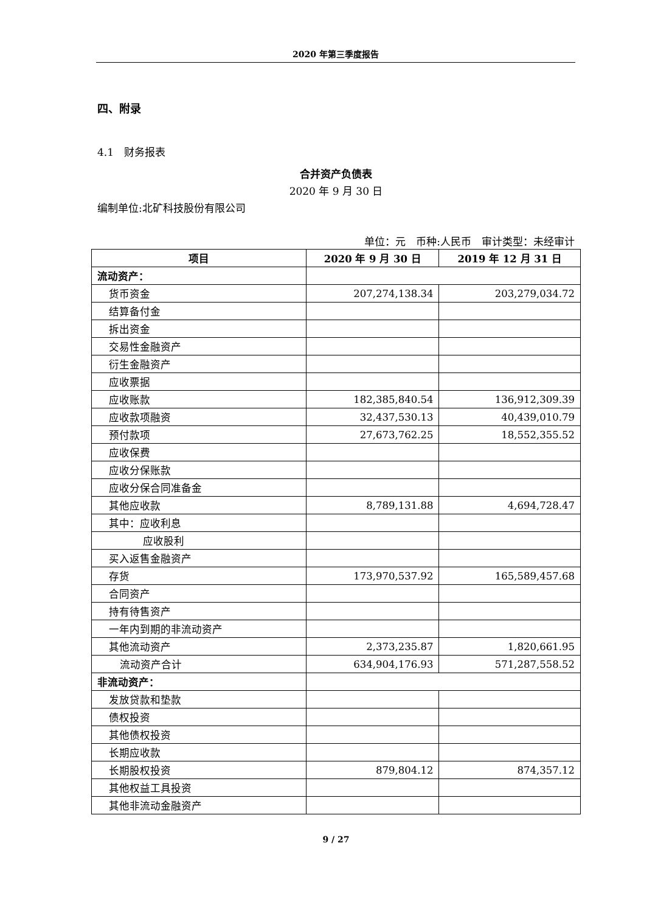2020 年第三季度报告
四、附录
4.1　财务报表
合并资产负债表
2020 年 9 月 30 日
编制单位:北矿科技股份有限公司
单位：元　币种:人民币　审计类型：未经审计
| 项目 | 2020 年 9 月 30 日 | 2019 年 12 月 31 日 |
| --- | --- | --- |
| 流动资产： | | |
| 货币资金 | 207,274,138.34 | 203,279,034.72 |
| 结算备付金 | | |
| 拆出资金 | | |
| 交易性金融资产 | | |
| 衍生金融资产 | | |
| 应收票据 | | |
| 应收账款 | 182,385,840.54 | 136,912,309.39 |
| 应收款项融资 | 32,437,530.13 | 40,439,010.79 |
| 预付款项 | 27,673,762.25 | 18,552,355.52 |
| 应收保费 | | |
| 应收分保账款 | | |
| 应收分保合同准备金 | | |
| 其他应收款 | 8,789,131.88 | 4,694,728.47 |
| 其中：应收利息 | | |
| 应收股利 | | |
| 买入返售金融资产 | | |
| 存货 | 173,970,537.92 | 165,589,457.68 |
| 合同资产 | | |
| 持有待售资产 | | |
| 一年内到期的非流动资产 | | |
| 其他流动资产 | 2,373,235.87 | 1,820,661.95 |
| 流动资产合计 | 634,904,176.93 | 571,287,558.52 |
| 非流动资产： | | |
| 发放贷款和垫款 | | |
| 债权投资 | | |
| 其他债权投资 | | |
| 长期应收款 | | |
| 长期股权投资 | 879,804.12 | 874,357.12 |
| 其他权益工具投资 | | |
| 其他非流动金融资产 | | |
9 / 27